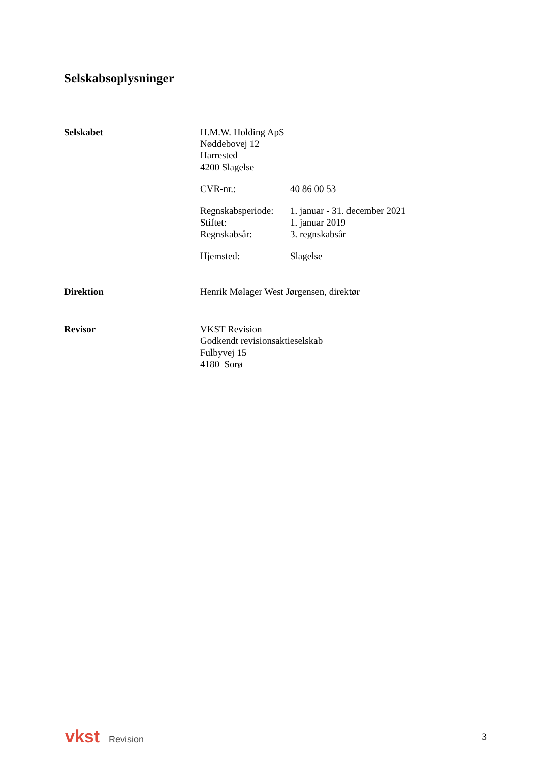Selskabsoplysninger
Selskabet H.M.W. Holding ApS
Nøddebovej 12
Harrested
4200 Slagelse
CVR-nr.: 40 86 00 53
Regnskabsperiode:
1. januar - 31. december 2021
Stiftet: 1. januar 2019
Regnskabsår: 3. regnskabsår
Hjemsted: Slagelse
Direktion Henrik Mølager West Jørgensen, direktør
Revisor VKST Revision
Godkendt revisionsaktieselskab
Fulbyvej 15
4180 Sorø
vkst Revision 3